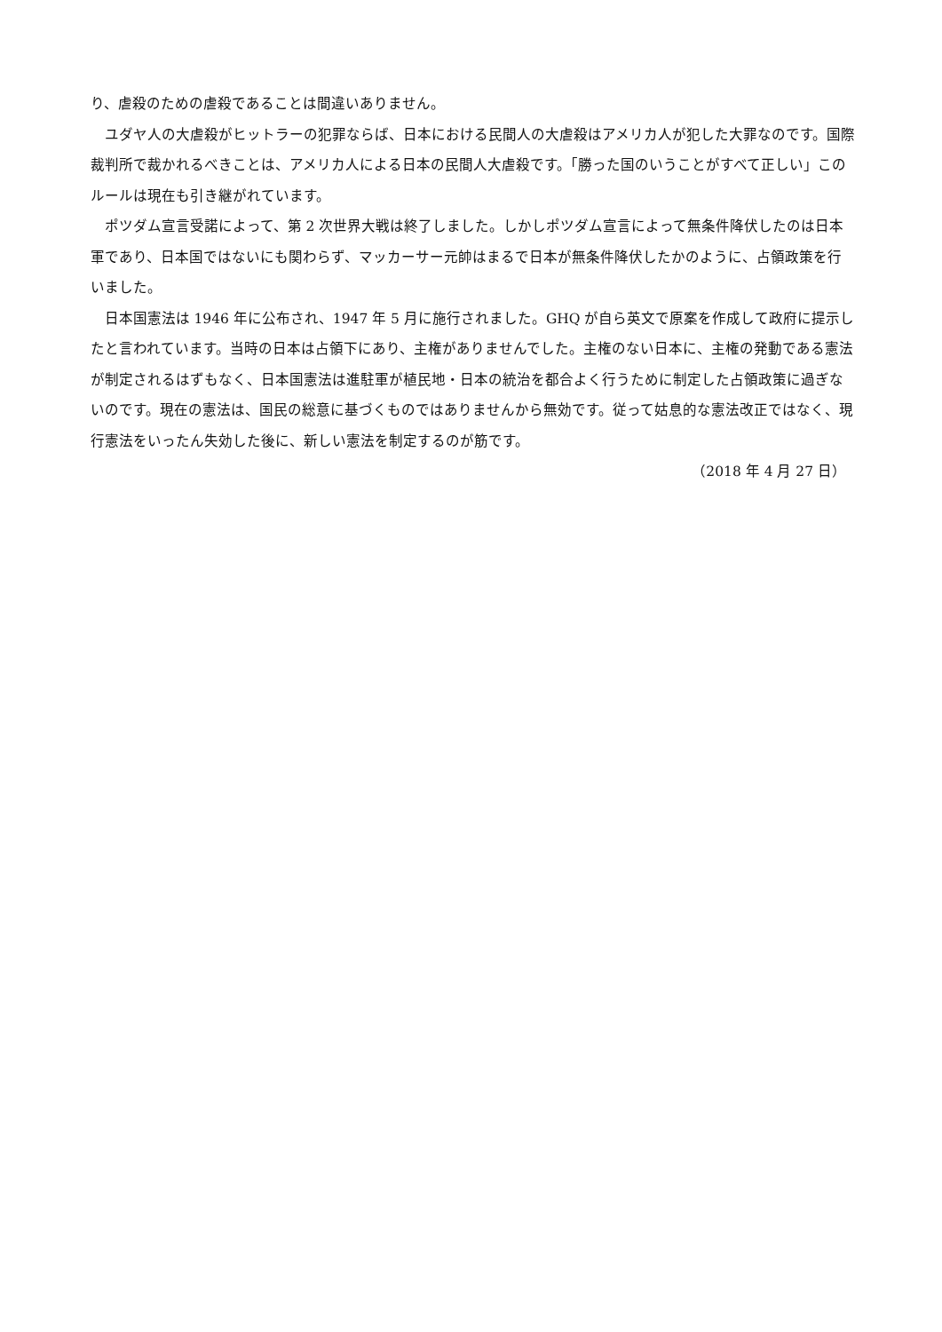り、虐殺のための虐殺であることは間違いありません。
ユダヤ人の大虐殺がヒットラーの犯罪ならば、日本における民間人の大虐殺はアメリカ人が犯した大罪なのです。国際裁判所で裁かれるべきことは、アメリカ人による日本の民間人大虐殺です。「勝った国のいうことがすべて正しい」このルールは現在も引き継がれています。
ポツダム宣言受諾によって、第 2 次世界大戦は終了しました。しかしポツダム宣言によって無条件降伏したのは日本軍であり、日本国ではないにも関わらず、マッカーサー元帥はまるで日本が無条件降伏したかのように、占領政策を行いました。
日本国憲法は 1946 年に公布され、1947 年 5 月に施行されました。GHQ が自ら英文で原案を作成して政府に提示したと言われています。当時の日本は占領下にあり、主権がありませんでした。主権のない日本に、主権の発動である憲法が制定されるはずもなく、日本国憲法は進駐軍が植民地・日本の統治を都合よく行うために制定した占領政策に過ぎないのです。現在の憲法は、国民の総意に基づくものではありませんから無効です。従って姑息的な憲法改正ではなく、現行憲法をいったん失効した後に、新しい憲法を制定するのが筋です。
（2018 年 4 月 27 日）